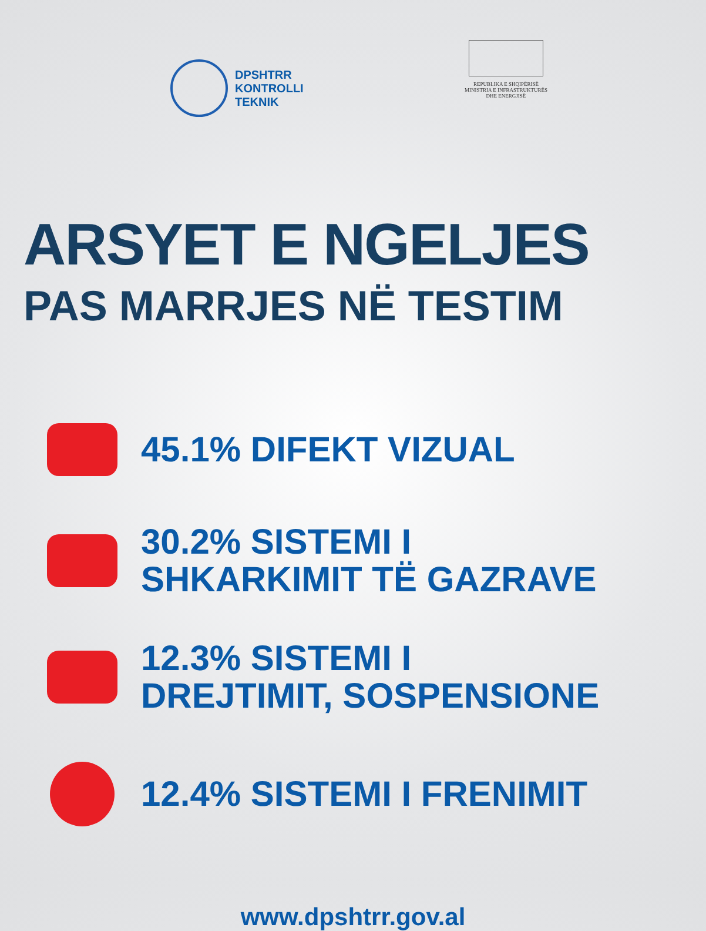DPSHTRR
KONTROLLI
TEKNIK
REPUBLIKA E SHQIPËRISË
MINISTRIA E INFRASTRUKTURËS
DHE ENERGJISË
ARSYET E NGELJES
PAS MARRJES NË TESTIM
45.1% DIFEKT VIZUAL
30.2% SISTEMI I
SHKARKIMIT TË GAZRAVE
12.3% SISTEMI I
DREJTIMIT, SOSPENSIONE
12.4% SISTEMI I FRENIMIT
www.dpshtrr.gov.al